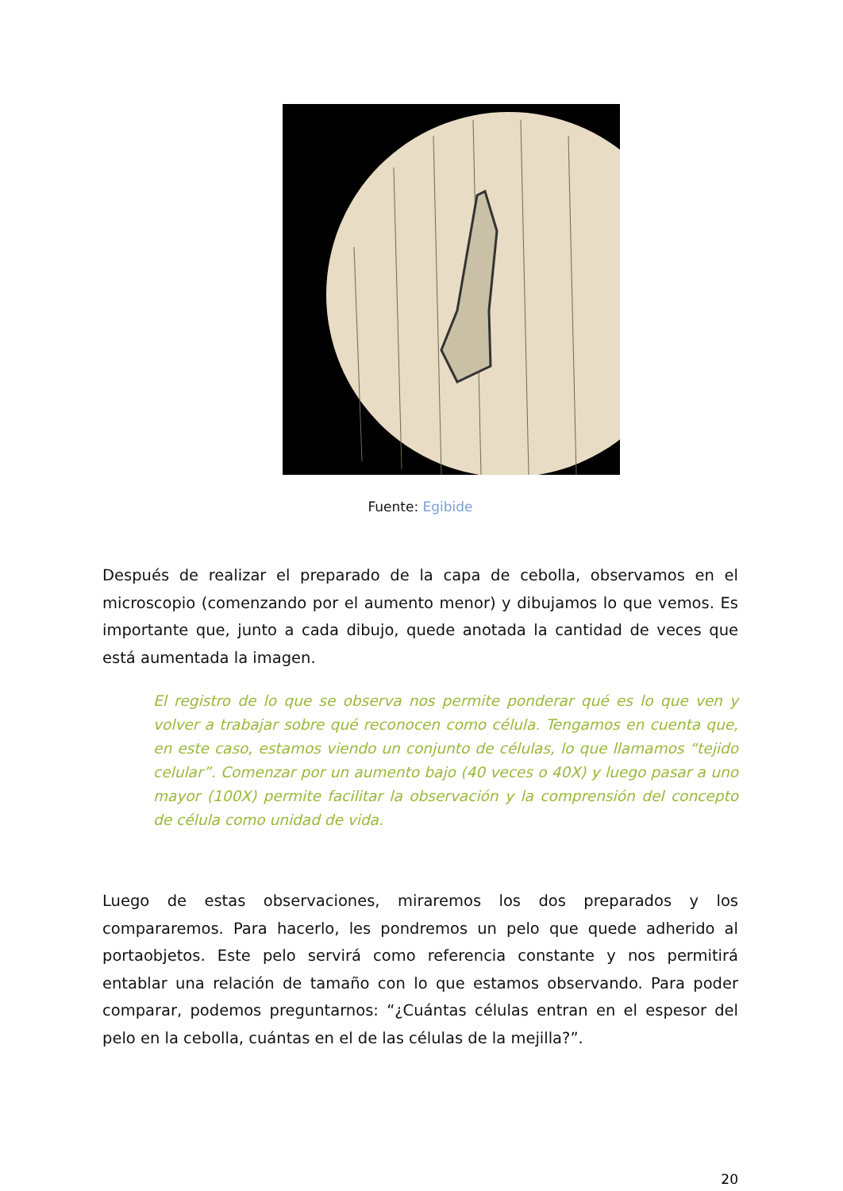Fuente: Egibide
Después de realizar el preparado de la capa de cebolla, observamos en el microscopio (comenzando por el aumento menor) y dibujamos lo que vemos. Es importante que, junto a cada dibujo, quede anotada la cantidad de veces que está aumentada la imagen.
El registro de lo que se observa nos permite ponderar qué es lo que ven y volver a trabajar sobre qué reconocen como célula. Tengamos en cuenta que, en este caso, estamos viendo un conjunto de células, lo que llamamos “tejido celular”. Comenzar por un aumento bajo (40 veces o 40X) y luego pasar a uno mayor (100X) permite facilitar la observación y la comprensión del concepto de célula como unidad de vida.
Luego de estas observaciones, miraremos los dos preparados y los compararemos. Para hacerlo, les pondremos un pelo que quede adherido al portaobjetos. Este pelo servirá como referencia constante y nos permitirá entablar una relación de tamaño con lo que estamos observando. Para poder comparar, podemos preguntarnos: “¿Cuántas células entran en el espesor del pelo en la cebolla, cuántas en el de las células de la mejilla?”.
20